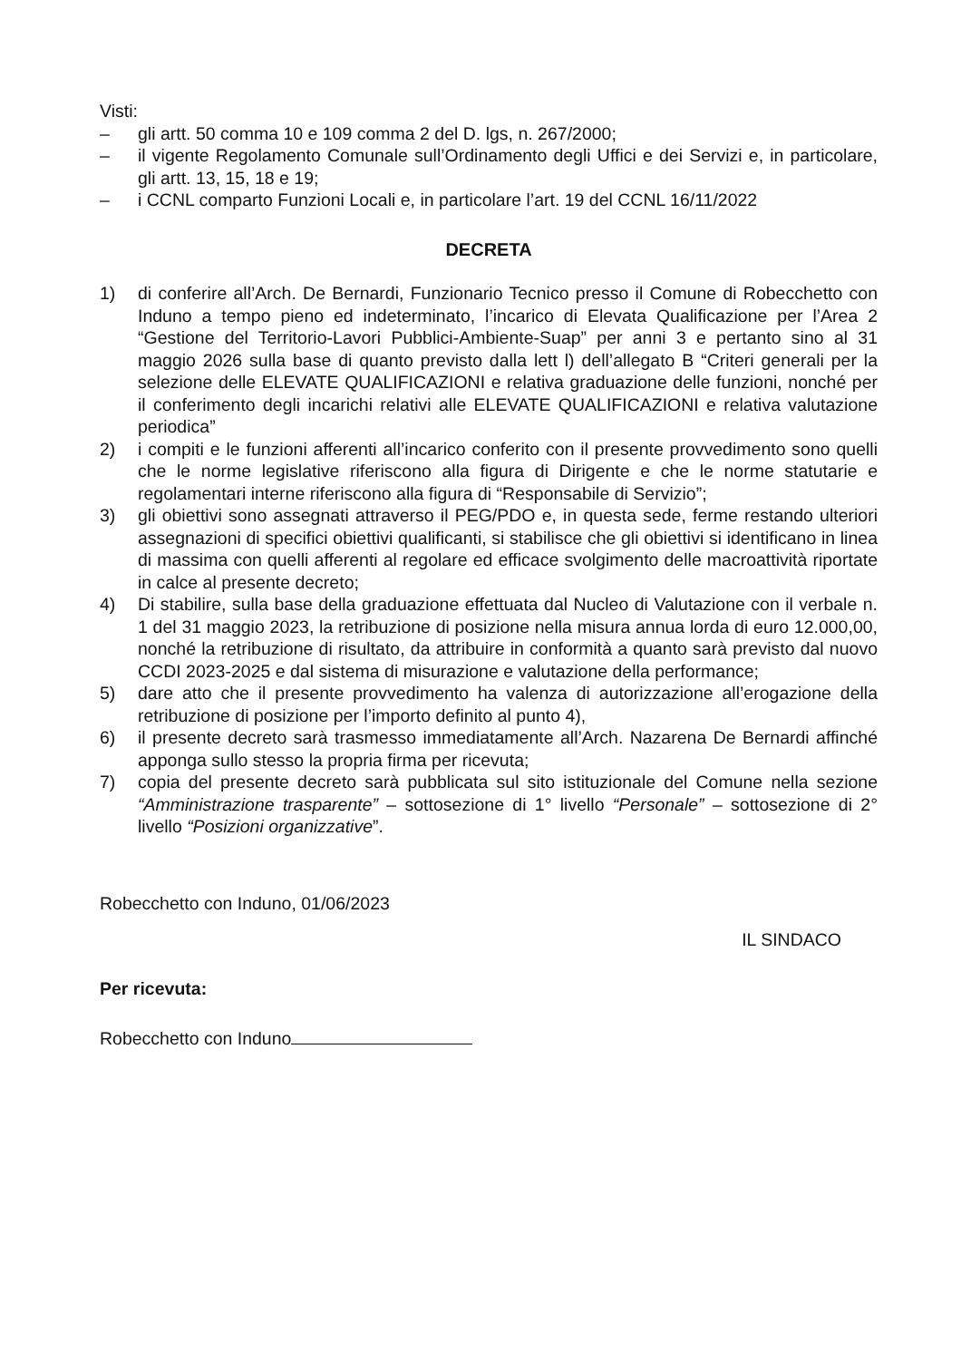Visti:
– gli artt. 50 comma 10 e 109 comma 2 del D. lgs, n. 267/2000;
– il vigente Regolamento Comunale sull’Ordinamento degli Uffici e dei Servizi e, in particolare, gli artt. 13, 15, 18 e 19;
– i CCNL comparto Funzioni Locali e, in particolare l’art. 19 del CCNL 16/11/2022
DECRETA
1) di conferire all’Arch. De Bernardi, Funzionario Tecnico presso il Comune di Robecchetto con Induno a tempo pieno ed indeterminato, l’incarico di Elevata Qualificazione per l’Area 2 “Gestione del Territorio-Lavori Pubblici-Ambiente-Suap” per anni 3 e pertanto sino al 31 maggio 2026 sulla base di quanto previsto dalla lett l) dell’allegato B “Criteri generali per la selezione delle ELEVATE QUALIFICAZIONI e relativa graduazione delle funzioni, nonché per il conferimento degli incarichi relativi alle ELEVATE QUALIFICAZIONI e relativa valutazione periodica”
2) i compiti e le funzioni afferenti all’incarico conferito con il presente provvedimento sono quelli che le norme legislative riferiscono alla figura di Dirigente e che le norme statutarie e regolamentari interne riferiscono alla figura di “Responsabile di Servizio”;
3) gli obiettivi sono assegnati attraverso il PEG/PDO e, in questa sede, ferme restando ulteriori assegnazioni di specifici obiettivi qualificanti, si stabilisce che gli obiettivi si identificano in linea di massima con quelli afferenti al regolare ed efficace svolgimento delle macroattività riportate in calce al presente decreto;
4) Di stabilire, sulla base della graduazione effettuata dal Nucleo di Valutazione con il verbale n. 1 del 31 maggio 2023, la retribuzione di posizione nella misura annua lorda di euro 12.000,00, nonché la retribuzione di risultato, da attribuire in conformità a quanto sarà previsto dal nuovo CCDI 2023-2025 e dal sistema di misurazione e valutazione della performance;
5) dare atto che il presente provvedimento ha valenza di autorizzazione all’erogazione della retribuzione di posizione per l’importo definito al punto 4),
6) il presente decreto sarà trasmesso immediatamente all’Arch. Nazarena De Bernardi affinché apponga sullo stesso la propria firma per ricevuta;
7) copia del presente decreto sarà pubblicata sul sito istituzionale del Comune nella sezione “Amministrazione trasparente” – sottosezione di 1° livello “Personale” – sottosezione di 2° livello “Posizioni organizzative”.
Robecchetto con Induno, 01/06/2023
Per ricevuta:
Robecchetto con Induno
IL SINDACO